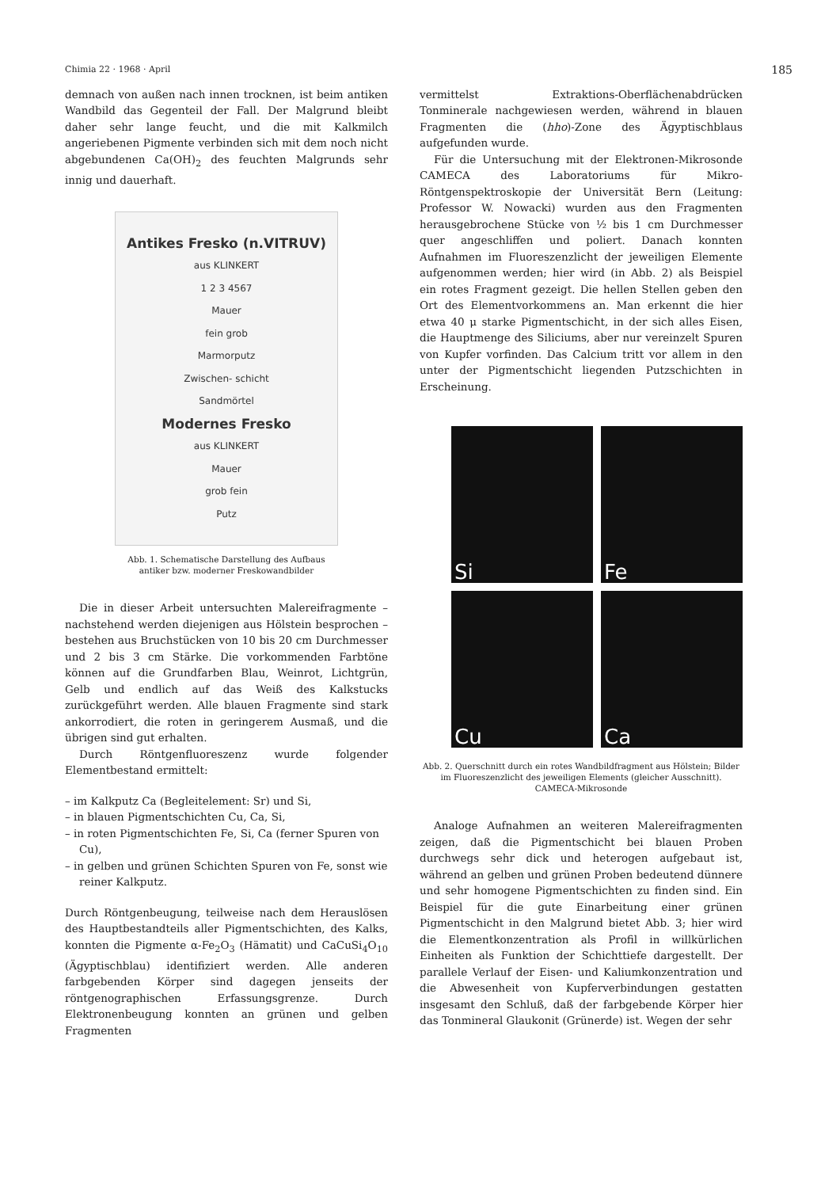Chimia 22 · 1968 · April 185
demnach von außen nach innen trocknen, ist beim antiken Wandbild das Gegenteil der Fall. Der Malgrund bleibt daher sehr lange feucht, und die mit Kalkmilch angeriebenen Pigmente verbinden sich mit dem noch nicht abgebundenen Ca(OH)<sub>2</sub> des feuchten Malgrunds sehr innig und dauerhaft.
Antikes Fresko (n.VITRUV)
aus KLINKERT
1 2 3 4567
Mauer
fein grob
Marmorputz
Zwischen- schicht
Sandmörtel
Modernes Fresko
aus KLINKERT
Mauer
grob fein
Putz
Abb. 1. Schematische Darstellung des Aufbaus
antiker bzw. moderner Freskowandbilder
Die in dieser Arbeit untersuchten Malereifragmente – nachstehend werden diejenigen aus Hölstein besprochen – bestehen aus Bruchstücken von 10 bis 20 cm Durchmesser und 2 bis 3 cm Stärke. Die vorkommenden Farbtöne können auf die Grundfarben Blau, Weinrot, Lichtgrün, Gelb und endlich auf das Weiß des Kalkstucks zurückgeführt werden. Alle blauen Fragmente sind stark ankorrodiert, die roten in geringerem Ausmaß, und die übrigen sind gut erhalten.
Durch Röntgenfluoreszenz wurde folgender Elementbestand ermittelt:
– im Kalkputz Ca (Begleitelement: Sr) und Si,
– in blauen Pigmentschichten Cu, Ca, Si,
– in roten Pigmentschichten Fe, Si, Ca (ferner Spuren von Cu),
– in gelben und grünen Schichten Spuren von Fe, sonst wie reiner Kalkputz.
Durch Röntgenbeugung, teilweise nach dem Herauslösen des Hauptbestandteils aller Pigmentschichten, des Kalks, konnten die Pigmente α-Fe<sub>2</sub>O<sub>3</sub> (Hämatit) und CaCuSi<sub>4</sub>O<sub>10</sub> (Ägyptischblau) identifiziert werden. Alle anderen farbgebenden Körper sind dagegen jenseits der röntgenographischen Erfassungsgrenze. Durch Elektronenbeugung konnten an grünen und gelben Fragmenten
vermittelst Extraktions-Oberflächenabdrücken Tonminerale nachgewiesen werden, während in blauen Fragmenten die (hho)-Zone des Ägyptischblaus aufgefunden wurde.
Für die Untersuchung mit der Elektronen-Mikrosonde CAMECA des Laboratoriums für Mikro-Röntgenspektroskopie der Universität Bern (Leitung: Professor W. Nowacki) wurden aus den Fragmenten herausgebrochene Stücke von ½ bis 1 cm Durchmesser quer angeschliffen und poliert. Danach konnten Aufnahmen im Fluoreszenzlicht der jeweiligen Elemente aufgenommen werden; hier wird (in Abb. 2) als Beispiel ein rotes Fragment gezeigt. Die hellen Stellen geben den Ort des Elementvorkommens an. Man erkennt die hier etwa 40 μ starke Pigmentschicht, in der sich alles Eisen, die Hauptmenge des Siliciums, aber nur vereinzelt Spuren von Kupfer vorfinden. Das Calcium tritt vor allem in den unter der Pigmentschicht liegenden Putzschichten in Erscheinung.
Si
Fe
Cu
Ca
Abb. 2. Querschnitt durch ein rotes Wandbildfragment aus Hölstein; Bilder im Fluoreszenzlicht des jeweiligen Elements (gleicher Ausschnitt). CAMECA-Mikrosonde
Analoge Aufnahmen an weiteren Malereifragmenten zeigen, daß die Pigmentschicht bei blauen Proben durchwegs sehr dick und heterogen aufgebaut ist, während an gelben und grünen Proben bedeutend dünnere und sehr homogene Pigmentschichten zu finden sind. Ein Beispiel für die gute Einarbeitung einer grünen Pigmentschicht in den Malgrund bietet Abb. 3; hier wird die Elementkonzentration als Profil in willkürlichen Einheiten als Funktion der Schichttiefe dargestellt. Der parallele Verlauf der Eisen- und Kaliumkonzentration und die Abwesenheit von Kupferverbindungen gestatten insgesamt den Schluß, daß der farbgebende Körper hier das Tonmineral Glaukonit (Grünerde) ist. Wegen der sehr